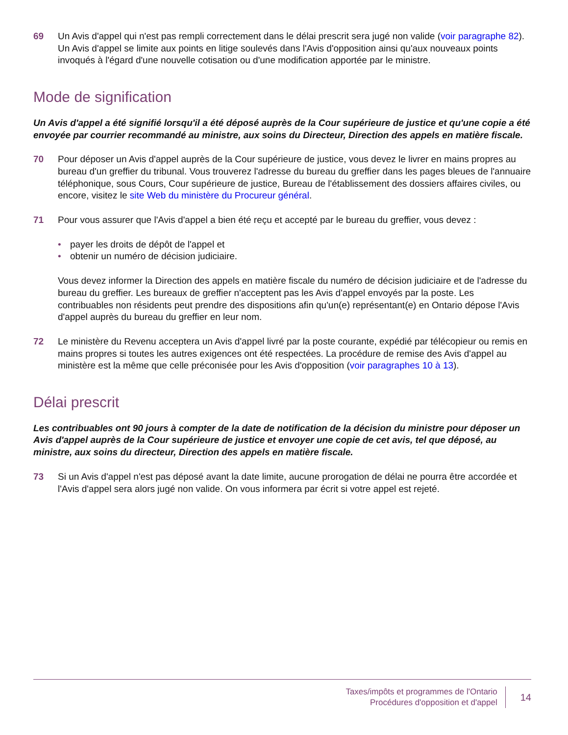69 Un Avis d'appel qui n'est pas rempli correctement dans le délai prescrit sera jugé non valide (voir paragraphe 82). Un Avis d'appel se limite aux points en litige soulevés dans l'Avis d'opposition ainsi qu'aux nouveaux points invoqués à l'égard d'une nouvelle cotisation ou d'une modification apportée par le ministre.
Mode de signification
Un Avis d'appel a été signifié lorsqu'il a été déposé auprès de la Cour supérieure de justice et qu'une copie a été envoyée par courrier recommandé au ministre, aux soins du Directeur, Direction des appels en matière fiscale.
70 Pour déposer un Avis d'appel auprès de la Cour supérieure de justice, vous devez le livrer en mains propres au bureau d'un greffier du tribunal. Vous trouverez l'adresse du bureau du greffier dans les pages bleues de l'annuaire téléphonique, sous Cours, Cour supérieure de justice, Bureau de l'établissement des dossiers affaires civiles, ou encore, visitez le site Web du ministère du Procureur général.
71 Pour vous assurer que l'Avis d'appel a bien été reçu et accepté par le bureau du greffier, vous devez :
• payer les droits de dépôt de l'appel et
• obtenir un numéro de décision judiciaire.
Vous devez informer la Direction des appels en matière fiscale du numéro de décision judiciaire et de l'adresse du bureau du greffier. Les bureaux de greffier n'acceptent pas les Avis d'appel envoyés par la poste. Les contribuables non résidents peut prendre des dispositions afin qu'un(e) représentant(e) en Ontario dépose l'Avis d'appel auprès du bureau du greffier en leur nom.
72 Le ministère du Revenu acceptera un Avis d'appel livré par la poste courante, expédié par télécopieur ou remis en mains propres si toutes les autres exigences ont été respectées. La procédure de remise des Avis d'appel au ministère est la même que celle préconisée pour les Avis d'opposition (voir paragraphes 10 à 13).
Délai prescrit
Les contribuables ont 90 jours à compter de la date de notification de la décision du ministre pour déposer un Avis d'appel auprès de la Cour supérieure de justice et envoyer une copie de cet avis, tel que déposé, au ministre, aux soins du directeur, Direction des appels en matière fiscale.
73 Si un Avis d'appel n'est pas déposé avant la date limite, aucune prorogation de délai ne pourra être accordée et l'Avis d'appel sera alors jugé non valide. On vous informera par écrit si votre appel est rejeté.
Taxes/impôts et programmes de l'Ontario
Procédures d'opposition et d'appel
14